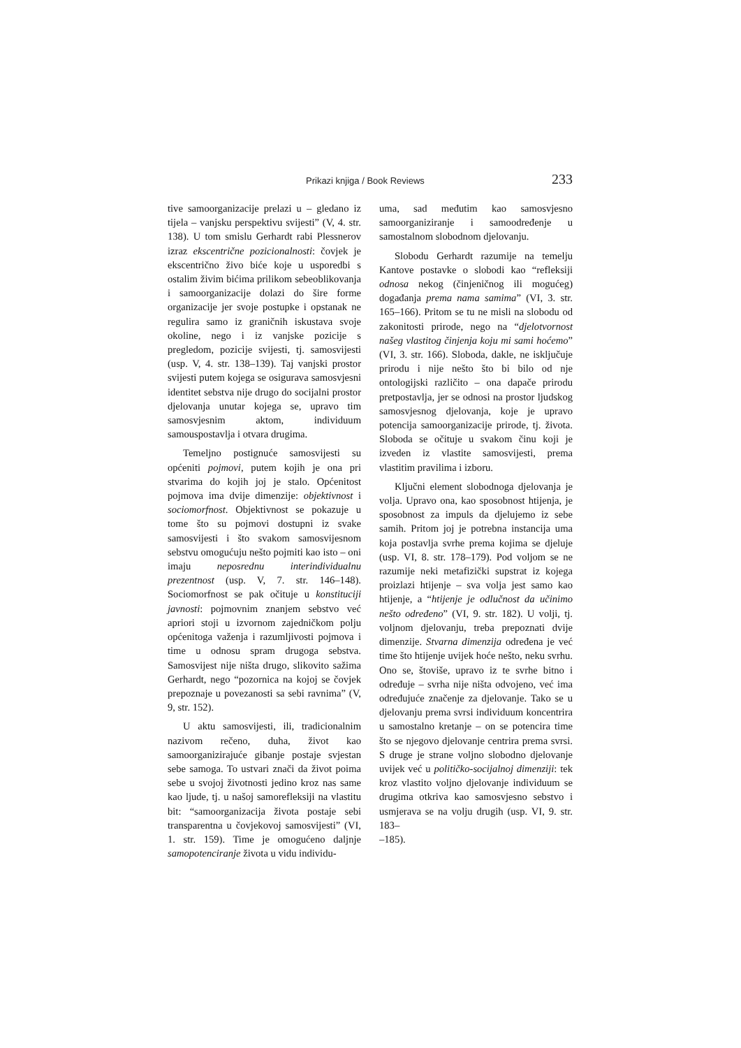Prikazi knjiga / Book Reviews 233
tive samoorganizacije prelazi u – gledano iz tijela – vanjsku perspektivu svijesti” (V, 4. str. 138). U tom smislu Gerhardt rabi Plessnerov izraz ekscentrične pozicionalnosti: čovjek je ekscentrično živo biće koje u usporedbi s ostalim živim bićima prilikom sebeoblikovanja i samoorganizacije dolazi do šire forme organizacije jer svoje postupke i opstanak ne regulira samo iz graničnih iskustava svoje okoline, nego i iz vanjske pozicije s pregledom, pozicije svijesti, tj. samosvijesti (usp. V, 4. str. 138–139). Taj vanjski prostor svijesti putem kojega se osigurava samosvjesni identitet sebstva nije drugo do socijalni prostor djelovanja unutar kojega se, upravo tim samosvjesnim aktom, individuum samouspostavlja i otvara drugima.
Temeljno postignuće samosvijesti su općeniti pojmovi, putem kojih je ona pri stvarima do kojih joj je stalo. Općenitost pojmova ima dvije dimenzije: objektivnost i sociomorfnost. Objektivnost se pokazuje u tome što su pojmovi dostupni iz svake samosvijesti i što svakom samosvijesnom sebstvu omogućuju nešto pojmiti kao isto – oni imaju neposrednu interindividualnu prezentnost (usp. V, 7. str. 146–148). Sociomorfnost se pak očituje u konstituciji javnosti: pojmovnim znanjem sebstvo već apriori stoji u izvornom zajedničkom polju općenitoga važenja i razumljivosti pojmova i time u odnosu spram drugoga sebstva. Samosvijest nije ništa drugo, slikovito sažima Gerhardt, nego “pozornica na kojoj se čovjek prepoznaje u povezanosti sa sebi ravnima” (V, 9, str. 152).
U aktu samosvijesti, ili, tradicionalnim nazivom rečeno, duha, život kao samoorganizirajuće gibanje postaje svjestan sebe samoga. To ustvari znači da život poima sebe u svojoj životnosti jedino kroz nas same kao ljude, tj. u našoj samorefleksiji na vlastitu bit: “samoorganizacija života postaje sebi transparentna u čovjekovoj samosvijesti” (VI, 1. str. 159). Time je omogućeno daljnje samopotenciranje života u vidu individu-
uma, sad međutim kao samosvjesno samoorganiziranje i samoodređenje u samostalnom slobodnom djelovanju.
Slobodu Gerhardt razumije na temelju Kantove postavke o slobodi kao “refleksiji odnosa nekog (činjeničnog ili mogućeg) događanja prema nama samima” (VI, 3. str. 165–166). Pritom se tu ne misli na slobodu od zakonitosti prirode, nego na “djelotvornost našeg vlastitog činjenja koju mi sami hoćemo” (VI, 3. str. 166). Sloboda, dakle, ne isključuje prirodu i nije nešto što bi bilo od nje ontologijski različito – ona dapače prirodu pretpostavlja, jer se odnosi na prostor ljudskog samosvjesnog djelovanja, koje je upravo potencija samoorganizacije prirode, tj. života. Sloboda se očituje u svakom činu koji je izveden iz vlastite samosvijesti, prema vlastitim pravilima i izboru.
Ključni element slobodnoga djelovanja je volja. Upravo ona, kao sposobnost htijenja, je sposobnost za impuls da djelujemo iz sebe samih. Pritom joj je potrebna instancija uma koja postavlja svrhe prema kojima se djeluje (usp. VI, 8. str. 178–179). Pod voljom se ne razumije neki metafizički supstrat iz kojega proizlazi htijenje – sva volja jest samo kao htijenje, a “htijenje je odlučnost da učinimo nešto određeno” (VI, 9. str. 182). U volji, tj. voljnom djelovanju, treba prepoznati dvije dimenzije. Stvarna dimenzija određena je već time što htijenje uvijek hoće nešto, neku svrhu. Ono se, štoviše, upravo iz te svrhe bitno i određuje – svrha nije ništa odvojeno, već ima određujuće značenje za djelovanje. Tako se u djelovanju prema svrsi individuum koncentrira u samostalno kretanje – on se potencira time što se njegovo djelovanje centrira prema svrsi. S druge je strane voljno slobodno djelovanje uvijek već u političko-socijalnoj dimenziji: tek kroz vlastito voljno djelovanje individuum se drugima otkriva kao samosvjesno sebstvo i usmjerava se na volju drugih (usp. VI, 9. str. 183–
–185).